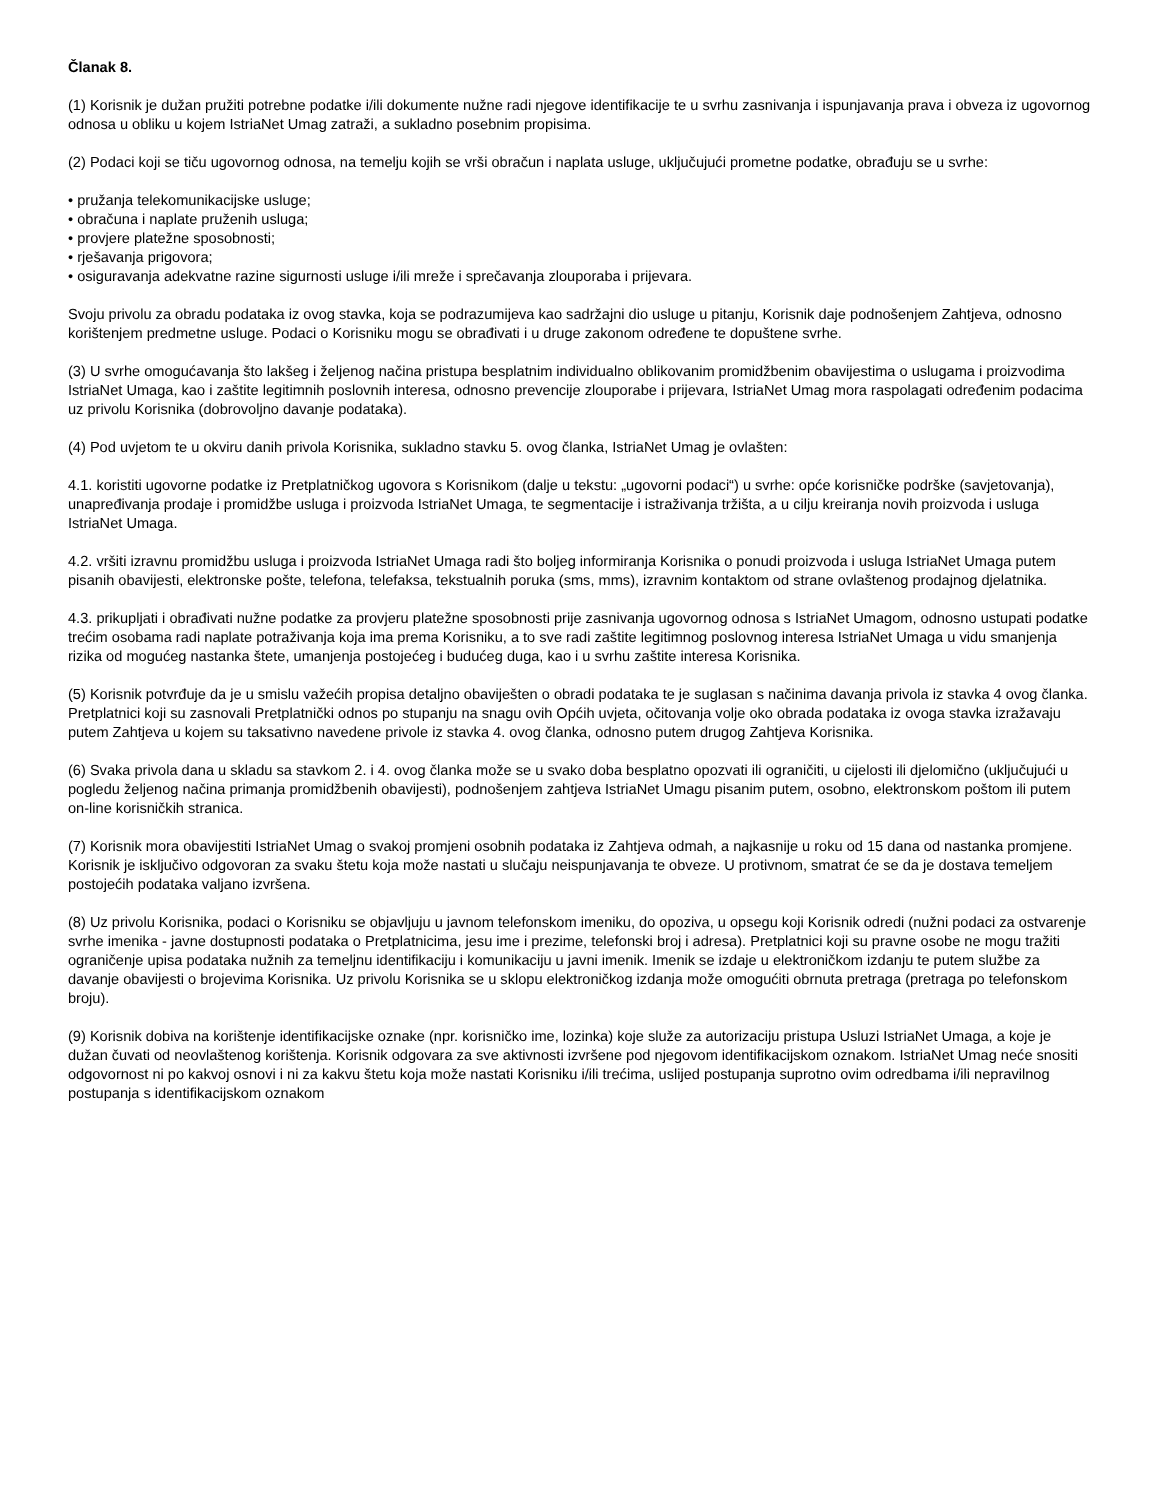Članak 8.
(1) Korisnik je dužan pružiti potrebne podatke i/ili dokumente nužne radi njegove identifikacije te u svrhu zasnivanja i ispunjavanja prava i obveza iz ugovornog odnosa u obliku u kojem IstriaNet Umag zatraži, a sukladno posebnim propisima.
(2) Podaci koji se tiču ugovornog odnosa, na temelju kojih se vrši obračun i naplata usluge, uključujući prometne podatke, obrađuju se u svrhe:
• pružanja telekomunikacijske usluge;
• obračuna i naplate pruženih usluga;
• provjere platežne sposobnosti;
• rješavanja prigovora;
• osiguravanja adekvatne razine sigurnosti usluge i/ili mreže i sprečavanja zlouporaba i prijevara.
Svoju privolu za obradu podataka iz ovog stavka, koja se podrazumijeva kao sadržajni dio usluge u pitanju, Korisnik daje podnošenjem Zahtjeva, odnosno korištenjem predmetne usluge. Podaci o Korisniku mogu se obrađivati i u druge zakonom određene te dopuštene svrhe.
(3) U svrhe omogućavanja što lakšeg i željenog načina pristupa besplatnim individualno oblikovanim promidžbenim obavijestima o uslugama i proizvodima IstriaNet Umaga, kao i zaštite legitimnih poslovnih interesa, odnosno prevencije zlouporabe i prijevara, IstriaNet Umag mora raspolagati određenim podacima uz privolu Korisnika (dobrovoljno davanje podataka).
(4) Pod uvjetom te u okviru danih privola Korisnika, sukladno stavku 5. ovog članka, IstriaNet Umag je ovlašten:
4.1. koristiti ugovorne podatke iz Pretplatničkog ugovora s Korisnikom (dalje u tekstu: „ugovorni podaci“) u svrhe: opće korisničke podrške (savjetovanja), unapređivanja prodaje i promidžbe usluga i proizvoda IstriaNet Umaga, te segmentacije i istraživanja tržišta, a u cilju kreiranja novih proizvoda i usluga IstriaNet Umaga.
4.2. vršiti izravnu promidžbu usluga i proizvoda IstriaNet Umaga radi što boljeg informiranja Korisnika o ponudi proizvoda i usluga IstriaNet Umaga putem pisanih obavijesti, elektronske pošte, telefona, telefaksa, tekstualnih poruka (sms, mms), izravnim kontaktom od strane ovlaštenog prodajnog djelatnika.
4.3. prikupljati i obrađivati nužne podatke za provjeru platežne sposobnosti prije zasnivanja ugovornog odnosa s IstriaNet Umagom, odnosno ustupati podatke trećim osobama radi naplate potraživanja koja ima prema Korisniku, a to sve radi zaštite legitimnog poslovnog interesa IstriaNet Umaga u vidu smanjenja rizika od mogućeg nastanka štete, umanjenja postojećeg i budućeg duga, kao i u svrhu zaštite interesa Korisnika.
(5) Korisnik potvrđuje da je u smislu važećih propisa detaljno obaviješten o obradi podataka te je suglasan s načinima davanja privola iz stavka 4 ovog članka. Pretplatnici koji su zasnovali Pretplatnički odnos po stupanju na snagu ovih Općih uvjeta, očitovanja volje oko obrada podataka iz ovoga stavka izražavaju putem Zahtjeva u kojem su taksativno navedene privole iz stavka 4. ovog članka, odnosno putem drugog Zahtjeva Korisnika.
(6) Svaka privola dana u skladu sa stavkom 2. i 4. ovog članka može se u svako doba besplatno opozvati ili ograničiti, u cijelosti ili djelomično (uključujući u pogledu željenog načina primanja promidžbenih obavijesti), podnošenjem zahtjeva IstriaNet Umagu pisanim putem, osobno, elektronskom poštom ili putem on-line korisničkih stranica.
(7) Korisnik mora obavijestiti IstriaNet Umag o svakoj promjeni osobnih podataka iz Zahtjeva odmah, a najkasnije u roku od 15 dana od nastanka promjene. Korisnik je isključivo odgovoran za svaku štetu koja može nastati u slučaju neispunjavanja te obveze. U protivnom, smatrat će se da je dostava temeljem postojećih podataka valjano izvršena.
(8) Uz privolu Korisnika, podaci o Korisniku se objavljuju u javnom telefonskom imeniku, do opoziva, u opsegu koji Korisnik odredi (nužni podaci za ostvarenje svrhe imenika - javne dostupnosti podataka o Pretplatnicima, jesu ime i prezime, telefonski broj i adresa). Pretplatnici koji su pravne osobe ne mogu tražiti ograničenje upisa podataka nužnih za temeljnu identifikaciju i komunikaciju u javni imenik. Imenik se izdaje u elektroničkom izdanju te putem službe za davanje obavijesti o brojevima Korisnika. Uz privolu Korisnika se u sklopu elektroničkog izdanja može omogućiti obrnuta pretraga (pretraga po telefonskom broju).
(9) Korisnik dobiva na korištenje identifikacijske oznake (npr. korisničko ime, lozinka) koje služe za autorizaciju pristupa Usluzi IstriaNet Umaga, a koje je dužan čuvati od neovlaštenog korištenja. Korisnik odgovara za sve aktivnosti izvršene pod njegovom identifikacijskom oznakom. IstriaNet Umag neće snositi odgovornost ni po kakvoj osnovi i ni za kakvu štetu koja može nastati Korisniku i/ili trećima, uslijed postupanja suprotno ovim odredbama i/ili nepravilnog postupanja s identifikacijskom oznakom